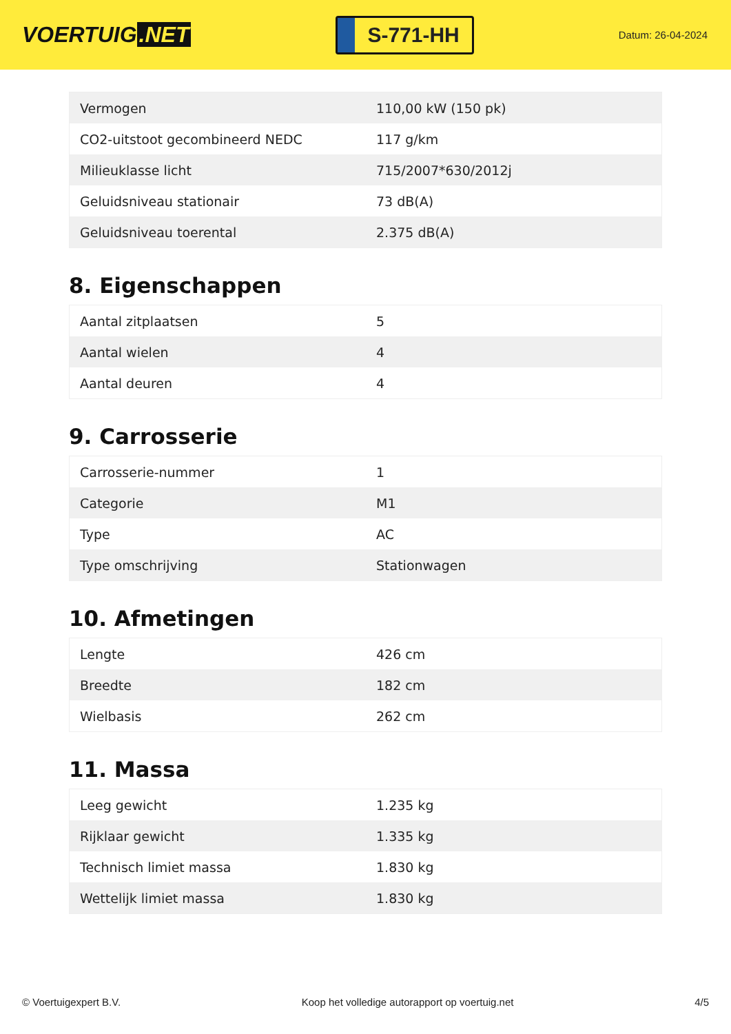VOERTUIG.NET
S-771-HH
Datum: 26-04-2024
| Vermogen | 110,00 kW (150 pk) |
| CO2-uitstoot gecombineerd NEDC | 117 g/km |
| Milieuklasse licht | 715/2007*630/2012j |
| Geluidsniveau stationair | 73 dB(A) |
| Geluidsniveau toerental | 2.375 dB(A) |
8. Eigenschappen
| Aantal zitplaatsen | 5 |
| Aantal wielen | 4 |
| Aantal deuren | 4 |
9. Carrosserie
| Carrosserie-nummer | 1 |
| Categorie | M1 |
| Type | AC |
| Type omschrijving | Stationwagen |
10. Afmetingen
| Lengte | 426 cm |
| Breedte | 182 cm |
| Wielbasis | 262 cm |
11. Massa
| Leeg gewicht | 1.235 kg |
| Rijklaar gewicht | 1.335 kg |
| Technisch limiet massa | 1.830 kg |
| Wettelijk limiet massa | 1.830 kg |
© Voertuigexpert B.V. Koop het volledige autorapport op voertuig.net 4/5